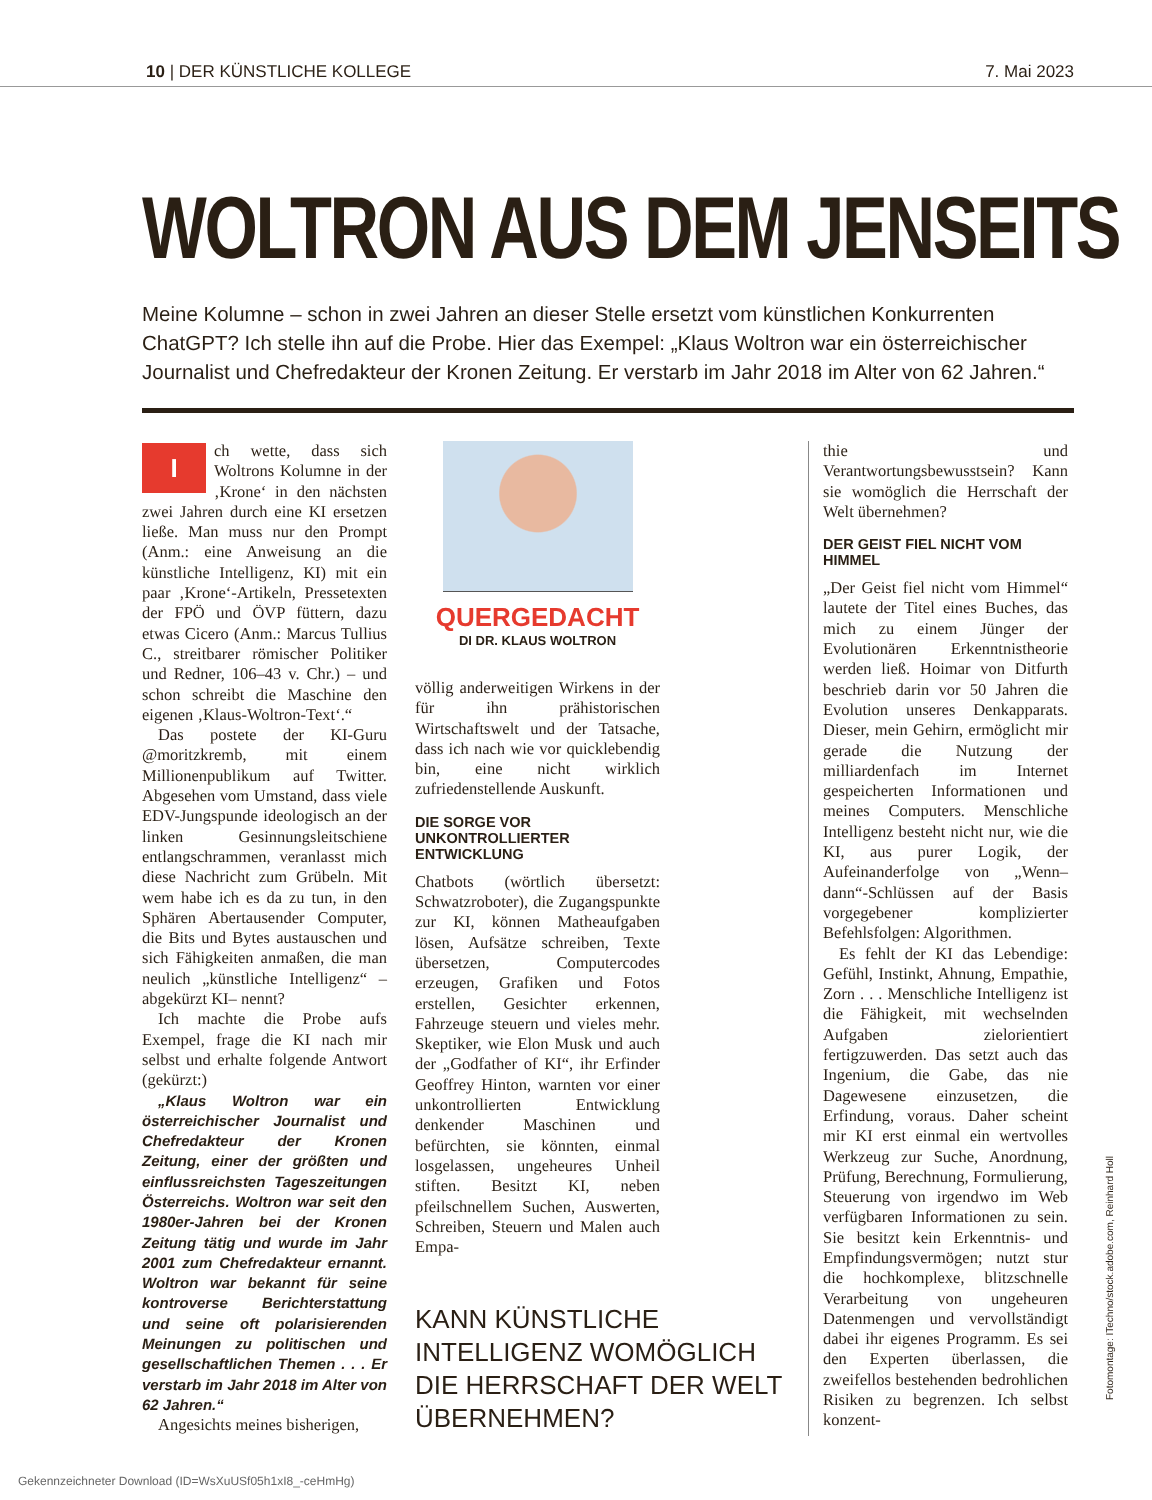10 | DER KÜNSTLICHE KOLLEGE 7. Mai 2023
WOLTRON AUS DEM JENSEITS
Meine Kolumne – schon in zwei Jahren an dieser Stelle ersetzt vom künstlichen Konkurrenten ChatGPT? Ich stelle ihn auf die Probe. Hier das Exempel: „Klaus Woltron war ein österreichischer Journalist und Chefredakteur der Kronen Zeitung. Er verstarb im Jahr 2018 im Alter von 62 Jahren.“
Ich wette, dass sich Woltrons Kolumne in der ‚Krone‘ in den nächsten zwei Jahren durch eine KI ersetzen ließe. Man muss nur den Prompt (Anm.: eine Anweisung an die künstliche Intelligenz, KI) mit ein paar ‚Krone‘-Artikeln, Pressetexten der FPÖ und ÖVP füttern, dazu etwas Cicero (Anm.: Marcus Tullius C., streitbarer römischer Politiker und Redner, 106–43 v. Chr.) – und schon schreibt die Maschine den eigenen ‚Klaus-Woltron-Text‘.“
Das postete der KI-Guru @moritzkremb, mit einem Millionenpublikum auf Twitter. Abgesehen vom Umstand, dass viele EDV-Jungspunde ideologisch an der linken Gesinnungsleitschiene entlangschrammen, veranlasst mich diese Nachricht zum Grübeln. Mit wem habe ich es da zu tun, in den Sphären Abertausender Computer, die Bits und Bytes austauschen und sich Fähigkeiten anmaßen, die man neulich „künstliche Intelligenz“ – abgekürzt KI– nennt?
Ich machte die Probe aufs Exempel, frage die KI nach mir selbst und erhalte folgende Antwort (gekürzt:)
„Klaus Woltron war ein österreichischer Journalist und Chefredakteur der Kronen Zeitung, einer der größten und einflussreichsten Tageszeitungen Österreichs. Woltron war seit den 1980er-Jahren bei der Kronen Zeitung tätig und wurde im Jahr 2001 zum Chefredakteur ernannt. Woltron war bekannt für seine kontroverse Berichterstattung und seine oft polarisierenden Meinungen zu politischen und gesellschaftlichen Themen . . . Er verstarb im Jahr 2018 im Alter von 62 Jahren.“
Angesichts meines bisherigen,
QUERGEDACHT
DI DR. KLAUS WOLTRON
völlig anderweitigen Wirkens in der für ihn prähistorischen Wirtschaftswelt und der Tatsache, dass ich nach wie vor quicklebendig bin, eine nicht wirklich zufriedenstellende Auskunft.
DIE SORGE VOR UNKONTROLLIERTER ENTWICKLUNG
Chatbots (wörtlich übersetzt: Schwatzroboter), die Zugangspunkte zur KI, können Matheaufgaben lösen, Aufsätze schreiben, Texte übersetzen, Computercodes erzeugen, Grafiken und Fotos erstellen, Gesichter erkennen, Fahrzeuge steuern und vieles mehr. Skeptiker, wie Elon Musk und auch der „Godfather of KI“, ihr Erfinder Geoffrey Hinton, warnten vor einer unkontrollierten Entwicklung denkender Maschinen und befürchten, sie könnten, einmal losgelassen, ungeheures Unheil stiften. Besitzt KI, neben pfeilschnellem Suchen, Auswerten, Schreiben, Steuern und Malen auch Empa-
KANN KÜNSTLICHE INTELLIGENZ WOMÖGLICH DIE HERRSCHAFT DER WELT ÜBERNEHMEN?
thie und Verantwortungsbewusstsein? Kann sie womöglich die Herrschaft der Welt übernehmen?
DER GEIST FIEL NICHT VOM HIMMEL
„Der Geist fiel nicht vom Himmel“ lautete der Titel eines Buches, das mich zu einem Jünger der Evolutionären Erkenntnistheorie werden ließ. Hoimar von Ditfurth beschrieb darin vor 50 Jahren die Evolution unseres Denkapparats. Dieser, mein Gehirn, ermöglicht mir gerade die Nutzung der milliardenfach im Internet gespeicherten Informationen und meines Computers. Menschliche Intelligenz besteht nicht nur, wie die KI, aus purer Logik, der Aufeinanderfolge von „Wenn–dann“-Schlüssen auf der Basis vorgegebener komplizierter Befehlsfolgen: Algorithmen.
Es fehlt der KI das Lebendige: Gefühl, Instinkt, Ahnung, Empathie, Zorn . . . Menschliche Intelligenz ist die Fähigkeit, mit wechselnden Aufgaben zielorientiert fertigzuwerden. Das setzt auch das Ingenium, die Gabe, das nie Dagewesene einzusetzen, die Erfindung, voraus. Daher scheint mir KI erst einmal ein wertvolles Werkzeug zur Suche, Anordnung, Prüfung, Berechnung, Formulierung, Steuerung von irgendwo im Web verfügbaren Informationen zu sein. Sie besitzt kein Erkenntnis- und Empfindungsvermögen; nutzt stur die hochkomplexe, blitzschnelle Verarbeitung von ungeheuren Datenmengen und vervollständigt dabei ihr eigenes Programm. Es sei den Experten überlassen, die zweifellos bestehenden bedrohlichen Risiken zu begrenzen. Ich selbst konzent-
Fotomontage: ITechno/stock.adobe.com, Reinhard Holl
Gekennzeichneter Download (ID=WsXuUSf05h1xI8_-ceHmHg)